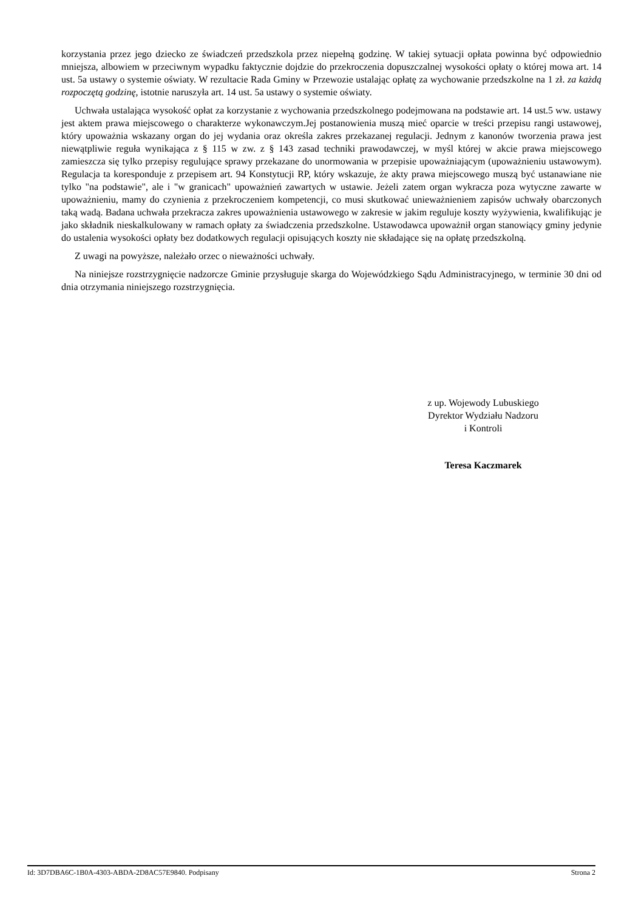korzystania przez jego dziecko ze świadczeń przedszkola przez niepełną godzinę. W takiej sytuacji opłata powinna być odpowiednio mniejsza, albowiem w przeciwnym wypadku faktycznie dojdzie do przekroczenia dopuszczalnej wysokości opłaty o której mowa art. 14 ust. 5a ustawy o systemie oświaty. W rezultacie Rada Gminy w Przewozie ustalając opłatę za wychowanie przedszkolne na 1 zł. za każdą rozpoczętą godzinę, istotnie naruszyła art. 14 ust. 5a ustawy o systemie oświaty.
Uchwała ustalająca wysokość opłat za korzystanie z wychowania przedszkolnego podejmowana na podstawie art. 14 ust.5 ww. ustawy jest aktem prawa miejscowego o charakterze wykonawczym.Jej postanowienia muszą mieć oparcie w treści przepisu rangi ustawowej, który upoważnia wskazany organ do jej wydania oraz określa zakres przekazanej regulacji. Jednym z kanonów tworzenia prawa jest niewątpliwie reguła wynikająca z § 115 w zw. z § 143 zasad techniki prawodawczej, w myśl której w akcie prawa miejscowego zamieszcza się tylko przepisy regulujące sprawy przekazane do unormowania w przepisie upoważniającym (upoważnieniu ustawowym). Regulacja ta koresponduje z przepisem art. 94 Konstytucji RP, który wskazuje, że akty prawa miejscowego muszą być ustanawiane nie tylko "na podstawie", ale i "w granicach" upoważnień zawartych w ustawie. Jeżeli zatem organ wykracza poza wytyczne zawarte w upoważnieniu, mamy do czynienia z przekroczeniem kompetencji, co musi skutkować unieważnieniem zapisów uchwały obarczonych taką wadą. Badana uchwała przekracza zakres upoważnienia ustawowego w zakresie w jakim reguluje koszty wyżywienia, kwalifikując je jako składnik nieskalkulowany w ramach opłaty za świadczenia przedszkolne. Ustawodawca upoważnił organ stanowiący gminy jedynie do ustalenia wysokości opłaty bez dodatkowych regulacji opisujących koszty nie składające się na opłatę przedszkolną.
Z uwagi na powyższe, należało orzec o nieważności uchwały.
Na niniejsze rozstrzygnięcie nadzorcze Gminie przysługuje skarga do Wojewódzkiego Sądu Administracyjnego, w terminie 30 dni od dnia otrzymania niniejszego rozstrzygnięcia.
z up. Wojewody Lubuskiego
Dyrektor Wydziału Nadzoru
i Kontroli
Teresa Kaczmarek
Id: 3D7DBA6C-1B0A-4303-ABDA-2D8AC57E9840. Podpisany Strona 2